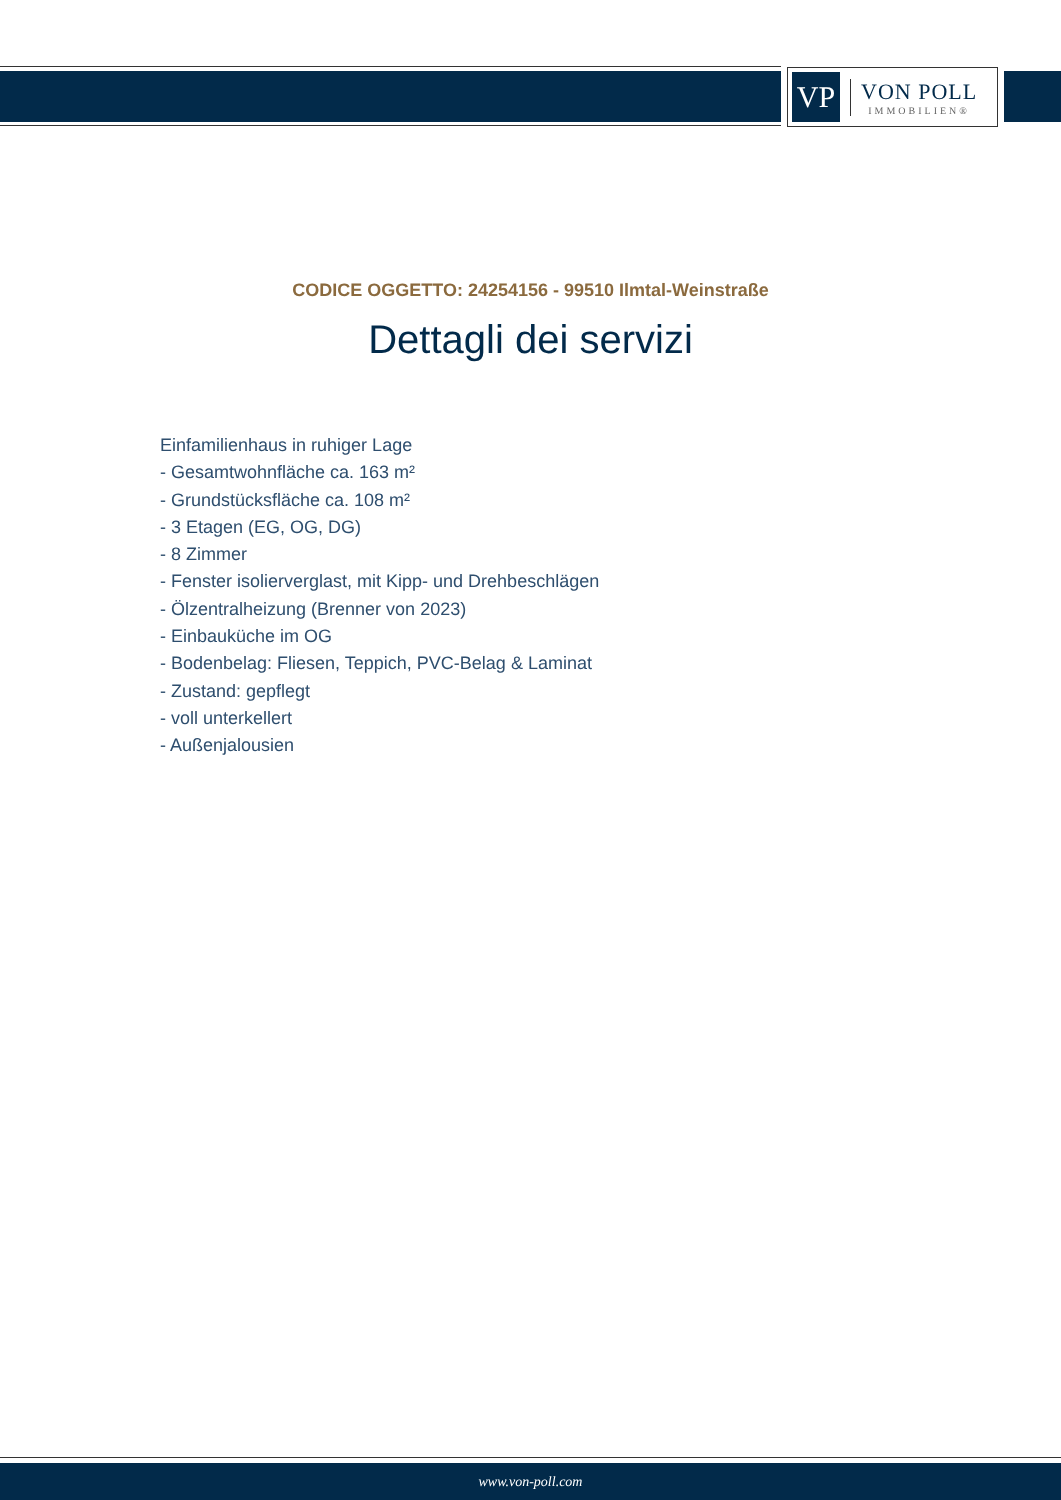VP
VON POLL
IMMOBILIEN®
CODICE OGGETTO: 24254156 - 99510 Ilmtal-Weinstraße
Dettagli dei servizi
Einfamilienhaus in ruhiger Lage
- Gesamtwohnfläche ca. 163 m²
- Grundstücksfläche ca. 108 m²
- 3 Etagen (EG, OG, DG)
- 8 Zimmer
- Fenster isolierverglast, mit Kipp- und Drehbeschlägen
- Ölzentralheizung (Brenner von 2023)
- Einbauküche im OG
- Bodenbelag: Fliesen, Teppich, PVC-Belag & Laminat
- Zustand: gepflegt
- voll unterkellert
- Außenjalousien
www.von-poll.com